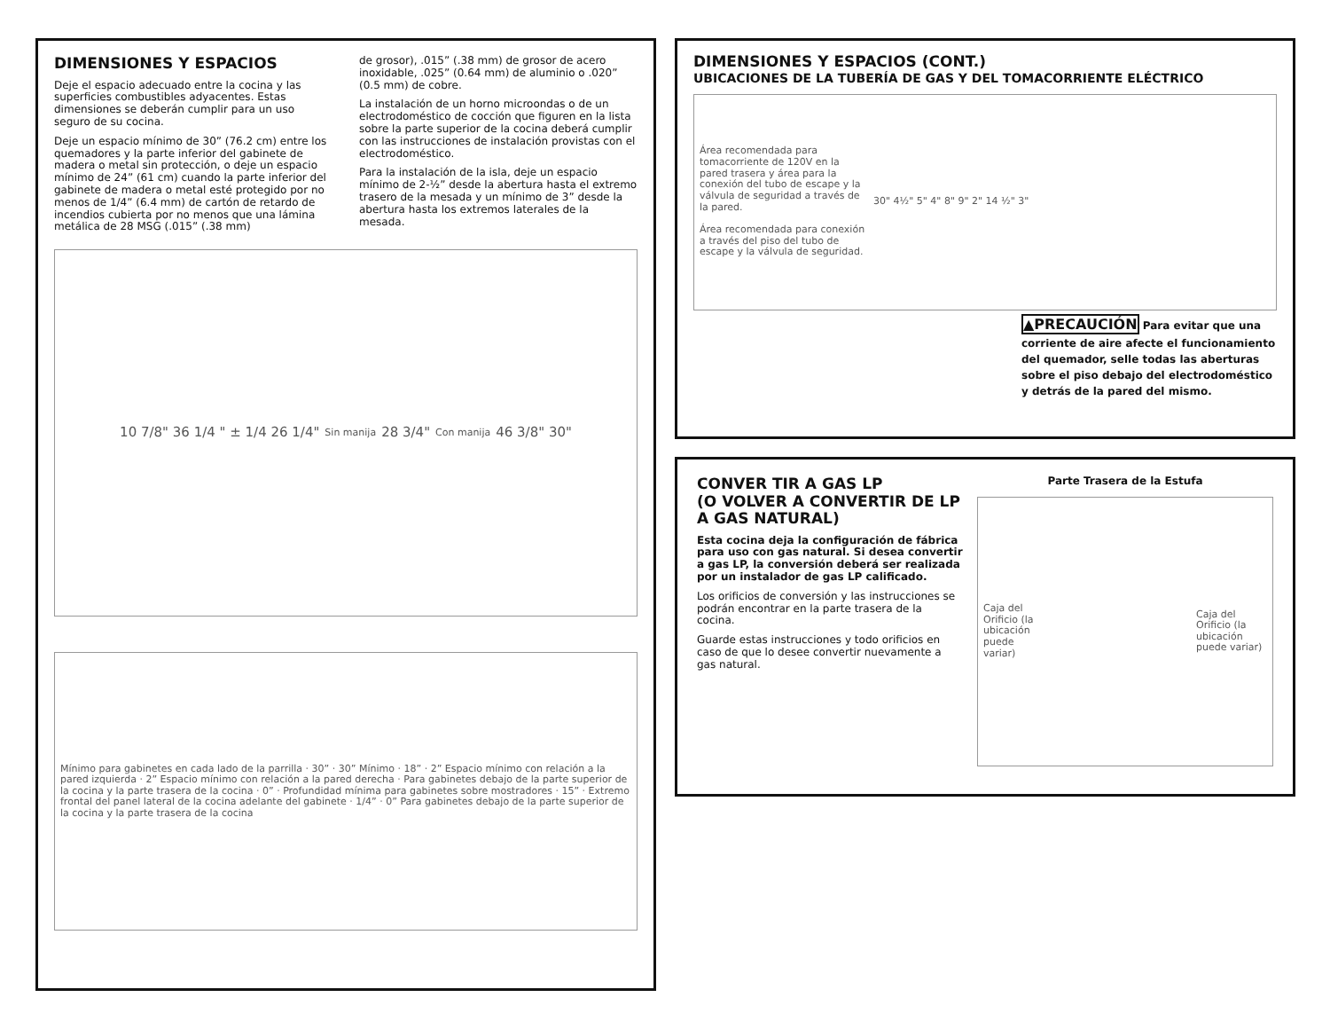DIMENSIONES Y ESPACIOS
Deje el espacio adecuado entre la cocina y las superficies combustibles adyacentes. Estas dimensiones se deberán cumplir para un uso seguro de su cocina.
Deje un espacio mínimo de 30” (76.2 cm) entre los quemadores y la parte inferior del gabinete de madera o metal sin protección, o deje un espacio mínimo de 24” (61 cm) cuando la parte inferior del gabinete de madera o metal esté protegido por no menos de 1/4” (6.4 mm) de cartón de retardo de incendios cubierta por no menos que una lámina metálica de 28 MSG (.015” (.38 mm)
de grosor), .015” (.38 mm) de grosor de acero inoxidable, .025” (0.64 mm) de aluminio o .020” (0.5 mm) de cobre.
La instalación de un horno microondas o de un electrodoméstico de cocción que figuren en la lista sobre la parte superior de la cocina deberá cumplir con las instrucciones de instalación provistas con el electrodoméstico.
Para la instalación de la isla, deje un espacio mínimo de 2-½” desde la abertura hasta el extremo trasero de la mesada y un mínimo de 3” desde la abertura hasta los extremos laterales de la mesada.
10 7/8" 36 1/4 " ± 1/4 26 1/4" Sin manija 28 3/4" Con manija 46 3/8" 30"
Mínimo para gabinetes en cada lado de la parrilla · 30” · 30” Mínimo · 18” · 2” Espacio mínimo con relación a la pared izquierda · 2” Espacio mínimo con relación a la pared derecha · Para gabinetes debajo de la parte superior de la cocina y la parte trasera de la cocina · 0” · Profundidad mínima para gabinetes sobre mostradores · 15” · Extremo frontal del panel lateral de la cocina adelante del gabinete · 1/4” · 0” Para gabinetes debajo de la parte superior de la cocina y la parte trasera de la cocina
DIMENSIONES Y ESPACIOS (CONT.)
UBICACIONES DE LA TUBERÍA DE GAS Y DEL TOMACORRIENTE ELÉCTRICO
Área recomendada para tomacorriente de 120V en la pared trasera y área para la conexión del tubo de escape y la válvula de seguridad a través de la pared.
Área recomendada para conexión a través del piso del tubo de escape y la válvula de seguridad.
30" 4½" 5" 4" 8" 9" 2" 14 ½" 3"
▲PRECAUCIÓN Para evitar que una corriente de aire afecte el funcionamiento del quemador, selle todas las aberturas sobre el piso debajo del electrodoméstico y detrás de la pared del mismo.
CONVER TIR A GAS LP
(O VOLVER A CONVERTIR DE LP A GAS NATURAL)
Esta cocina deja la configuración de fábrica para uso con gas natural. Si desea convertir a gas LP, la conversión deberá ser realizada por un instalador de gas LP calificado.
Los orificios de conversión y las instrucciones se podrán encontrar en la parte trasera de la cocina.
Guarde estas instrucciones y todo orificios en caso de que lo desee convertir nuevamente a gas natural.
Parte Trasera de la Estufa
Caja del Orificio (la ubicación puede variar)
Caja del Orificio (la ubicación puede variar)